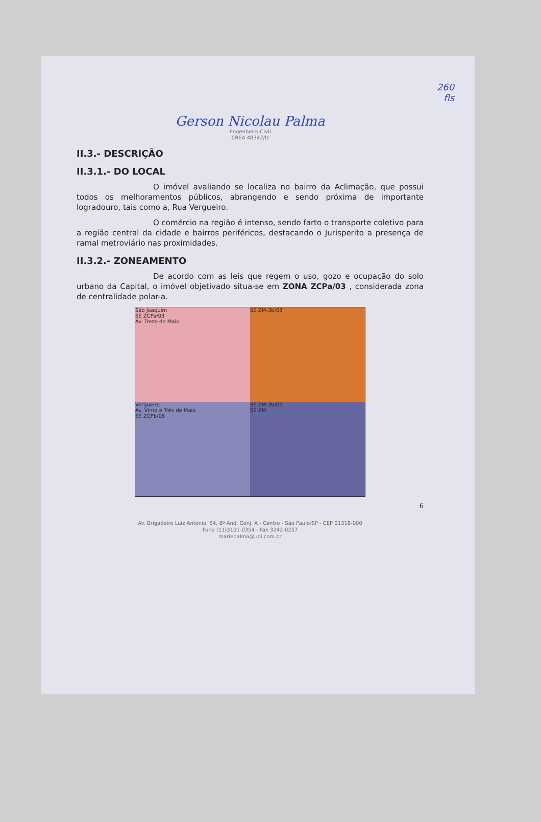260
fls
Gerson Nicolau Palma
Engenheiro Civil
CREA 48342/D
II.3.- DESCRIÇÃO
II.3.1.- DO LOCAL
O imóvel avaliando se localiza no bairro da Aclimação, que possui todos os melhoramentos públicos, abrangendo e sendo próxima de importante logradouro, tais como a, Rua Vergueiro.
O comércio na região é intenso, sendo farto o transporte coletivo para a região central da cidade e bairros periféricos, destacando o Jurisperito a presença de ramal metroviário nas proximidades.
II.3.2.- ZONEAMENTO
De acordo com as leis que regem o uso, gozo e ocupação do solo urbano da Capital, o imóvel objetivado situa-se em ZONA ZCPa/03 , considerada zona de centralidade polar-a.
São Joaquim
SÉ ZCPa/03
Av. Treze de Maio
SÉ ZM-3b/03
Vergueiro
Av. Vinte e Três de Maio
SÉ ZCPb/06
SÉ ZM-3b/05
SÉ ZM
6
Av. Brigadeiro Luiz Antonio, 54, 8º And. Conj. A - Centro - São Paulo/SP - CEP 01318-000
Fone (11)3101-0354 - Fax 3242-0257
mariepalma@uol.com.br